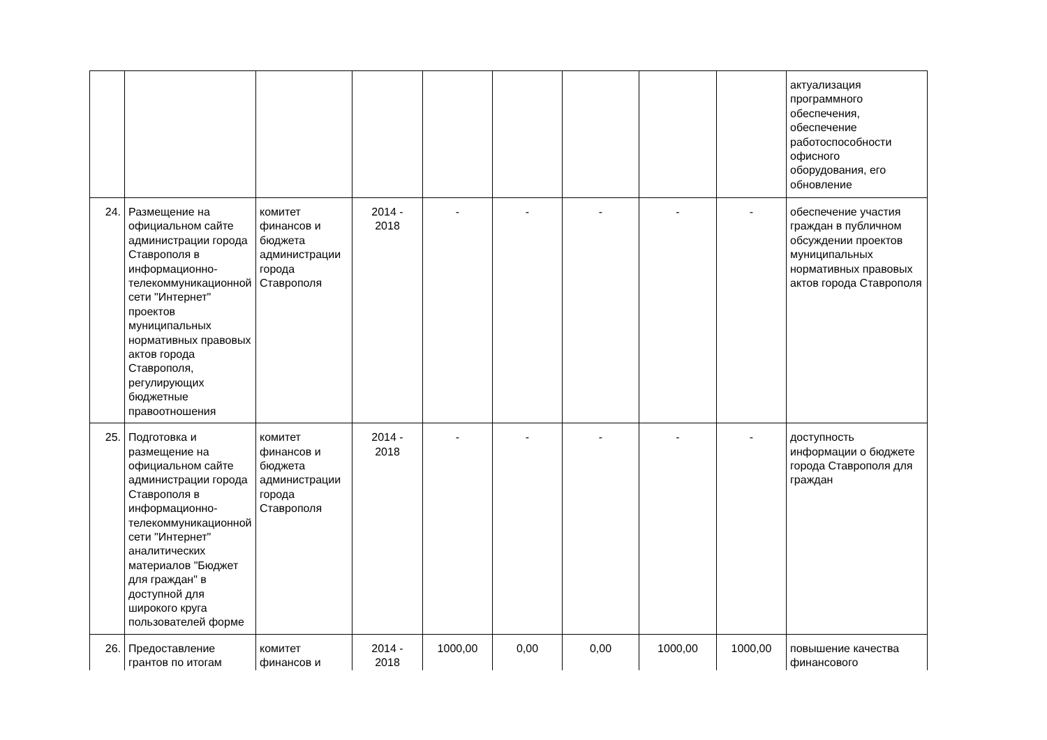| | | | | | | | | | актуализация программного обеспечения, обеспечение работоспособности офисного оборудования, его обновление |
| 24. | Размещение на официальном сайте администрации города Ставрополя в информационно-телекоммуникационной сети "Интернет" проектов муниципальных нормативных правовых актов города Ставрополя, регулирующих бюджетные правоотношения | комитет финансов и бюджета администрации города Ставрополя | 2014 - 2018 | - | - | - | - | - | обеспечение участия граждан в публичном обсуждении проектов муниципальных нормативных правовых актов города Ставрополя |
| 25. | Подготовка и размещение на официальном сайте администрации города Ставрополя в информационно-телекоммуникационной сети "Интернет" аналитических материалов "Бюджет для граждан" в доступной для широкого круга пользователей форме | комитет финансов и бюджета администрации города Ставрополя | 2014 - 2018 | - | - | - | - | - | доступность информации о бюджете города Ставрополя для граждан |
| 26. | Предоставление грантов по итогам | комитет финансов и | 2014 - 2018 | 1000,00 | 0,00 | 0,00 | 1000,00 | 1000,00 | повышение качества финансового |